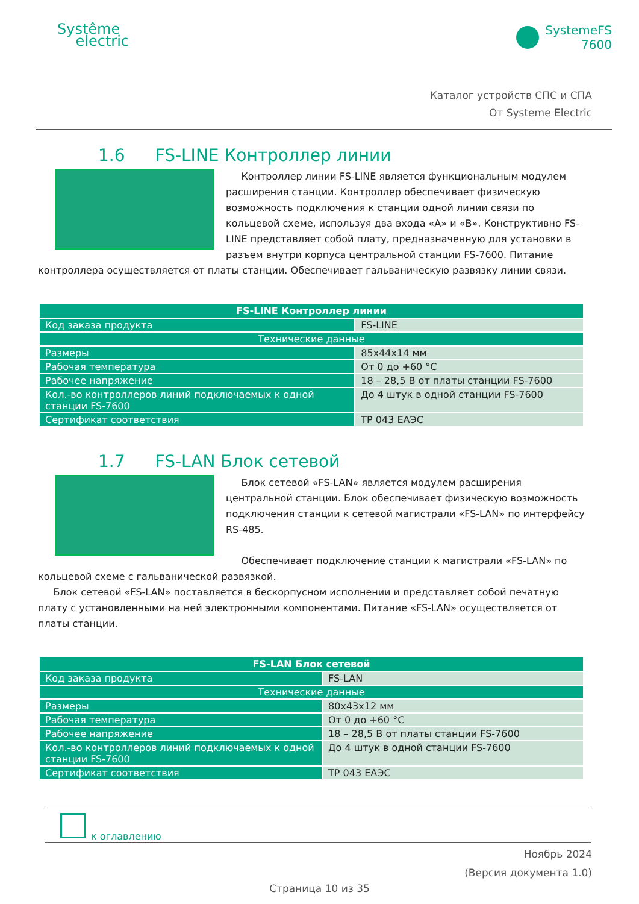Systême
electric
SystemeFS
7600
Каталог устройств СПС и СПА
От Systeme Electric
1.6 FS-LINE Контроллер линии
Контроллер линии FS-LINE является функциональным модулем расширения станции. Контроллер обеспечивает физическую возможность подключения к станции одной линии связи по кольцевой схеме, используя два входа «А» и «В». Конструктивно FS-LINE представляет собой плату, предназначенную для установки в разъем внутри корпуса центральной станции FS-7600. Питание контроллера осуществляется от платы станции. Обеспечивает гальваническую развязку линии связи.
| FS-LINE Контроллер линии | |
| --- | --- |
| Код заказа продукта | FS-LINE |
| Технические данные | |
| Размеры | 85x44x14 мм |
| Рабочая температура | От 0 до +60 °C |
| Рабочее напряжение | 18 – 28,5 В от платы станции FS-7600 |
| Кол.-во контроллеров линий подключаемых к одной станции FS-7600 | До 4 штук в одной станции FS-7600 |
| Сертификат соответствия | ТР 043 ЕАЭС |
1.7 FS-LAN Блок сетевой
Блок сетевой «FS-LAN» является модулем расширения центральной станции. Блок обеспечивает физическую возможность подключения станции к сетевой магистрали «FS-LAN» по интерфейсу RS-485.
Обеспечивает подключение станции к магистрали «FS-LAN» по кольцевой схеме с гальванической развязкой.
Блок сетевой «FS-LAN» поставляется в бескорпусном исполнении и представляет собой печатную плату с установленными на ней электронными компонентами. Питание «FS-LAN» осуществляется от платы станции.
| FS-LAN Блок сетевой | |
| --- | --- |
| Код заказа продукта | FS-LAN |
| Технические данные | |
| Размеры | 80x43x12 мм |
| Рабочая температура | От 0 до +60 °C |
| Рабочее напряжение | 18 – 28,5 В от платы станции FS-7600 |
| Кол.-во контроллеров линий подключаемых к одной станции FS-7600 | До 4 штук в одной станции FS-7600 |
| Сертификат соответствия | ТР 043 ЕАЭС |
к оглавлению
Ноябрь 2024
(Версия документа 1.0)
Страница 10 из 35